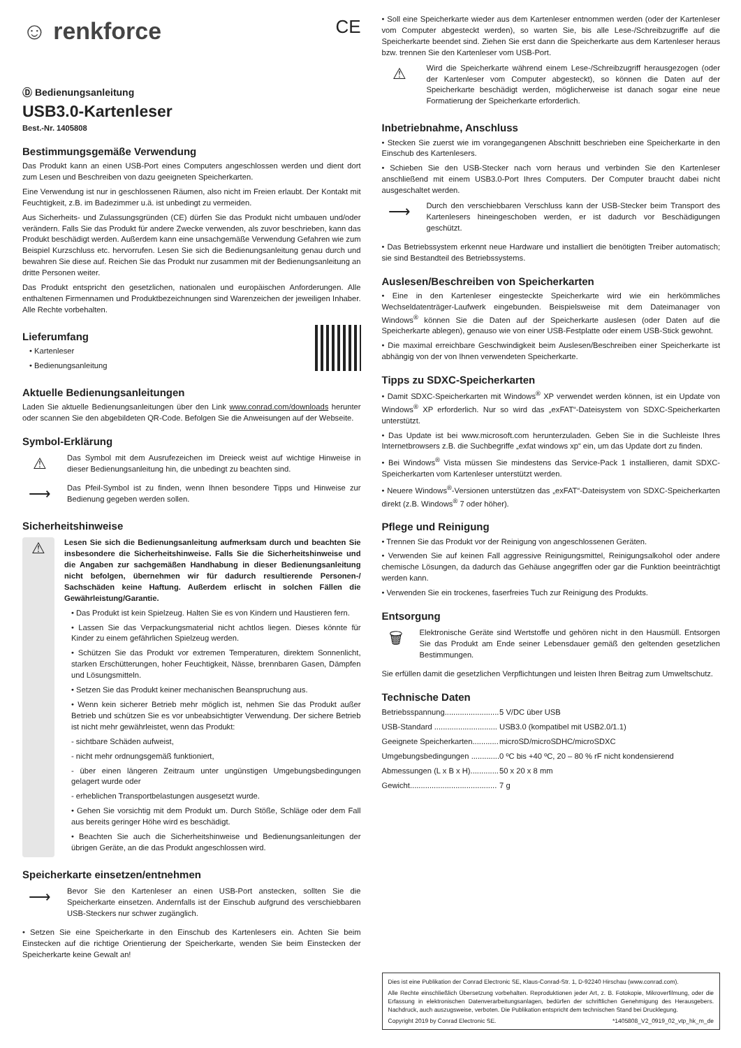☺ renkforce CE
Ⓓ Bedienungsanleitung
USB3.0-Kartenleser
Best.-Nr. 1405808
Bestimmungsgemäße Verwendung
Das Produkt kann an einen USB-Port eines Computers angeschlossen werden und dient dort zum Lesen und Beschreiben von dazu geeigneten Speicherkarten.
Eine Verwendung ist nur in geschlossenen Räumen, also nicht im Freien erlaubt. Der Kontakt mit Feuchtigkeit, z.B. im Badezimmer u.ä. ist unbedingt zu vermeiden.
Aus Sicherheits- und Zulassungsgründen (CE) dürfen Sie das Produkt nicht umbauen und/oder verändern. Falls Sie das Produkt für andere Zwecke verwenden, als zuvor beschrieben, kann das Produkt beschädigt werden. Außerdem kann eine unsachgemäße Verwendung Gefahren wie zum Beispiel Kurzschluss etc. hervorrufen. Lesen Sie sich die Bedienungsanleitung genau durch und bewahren Sie diese auf. Reichen Sie das Produkt nur zusammen mit der Bedienungsanleitung an dritte Personen weiter.
Das Produkt entspricht den gesetzlichen, nationalen und europäischen Anforderungen. Alle enthaltenen Firmennamen und Produktbezeichnungen sind Warenzeichen der jeweiligen Inhaber. Alle Rechte vorbehalten.
Lieferumfang
• Kartenleser
• Bedienungsanleitung
Aktuelle Bedienungsanleitungen
Laden Sie aktuelle Bedienungsanleitungen über den Link www.conrad.com/downloads herunter oder scannen Sie den abgebildeten QR-Code. Befolgen Sie die Anweisungen auf der Webseite.
Symbol-Erklärung
⚠
Das Symbol mit dem Ausrufezeichen im Dreieck weist auf wichtige Hinweise in dieser Bedienungsanleitung hin, die unbedingt zu beachten sind.
⟶
Das Pfeil-Symbol ist zu finden, wenn Ihnen besondere Tipps und Hinweise zur Bedienung gegeben werden sollen.
Sicherheitshinweise
⚠
Lesen Sie sich die Bedienungsanleitung aufmerksam durch und beachten Sie insbesondere die Sicherheitshinweise. Falls Sie die Sicherheitshinweise und die Angaben zur sachgemäßen Handhabung in dieser Bedienungsanleitung nicht befolgen, übernehmen wir für dadurch resultierende Personen-/ Sachschäden keine Haftung. Außerdem erlischt in solchen Fällen die Gewährleistung/Garantie.
• Das Produkt ist kein Spielzeug. Halten Sie es von Kindern und Haustieren fern.
• Lassen Sie das Verpackungsmaterial nicht achtlos liegen. Dieses könnte für Kinder zu einem gefährlichen Spielzeug werden.
• Schützen Sie das Produkt vor extremen Temperaturen, direktem Sonnenlicht, starken Erschütterungen, hoher Feuchtigkeit, Nässe, brennbaren Gasen, Dämpfen und Lösungsmitteln.
• Setzen Sie das Produkt keiner mechanischen Beanspruchung aus.
• Wenn kein sicherer Betrieb mehr möglich ist, nehmen Sie das Produkt außer Betrieb und schützen Sie es vor unbeabsichtigter Verwendung. Der sichere Betrieb ist nicht mehr gewährleistet, wenn das Produkt:
- sichtbare Schäden aufweist,
- nicht mehr ordnungsgemäß funktioniert,
- über einen längeren Zeitraum unter ungünstigen Umgebungsbedingungen gelagert wurde oder
- erheblichen Transportbelastungen ausgesetzt wurde.
• Gehen Sie vorsichtig mit dem Produkt um. Durch Stöße, Schläge oder dem Fall aus bereits geringer Höhe wird es beschädigt.
• Beachten Sie auch die Sicherheitshinweise und Bedienungsanleitungen der übrigen Geräte, an die das Produkt angeschlossen wird.
Speicherkarte einsetzen/entnehmen
⟶
Bevor Sie den Kartenleser an einen USB-Port anstecken, sollten Sie die Speicherkarte einsetzen. Andernfalls ist der Einschub aufgrund des verschiebbaren USB-Steckers nur schwer zugänglich.
• Setzen Sie eine Speicherkarte in den Einschub des Kartenlesers ein. Achten Sie beim Einstecken auf die richtige Orientierung der Speicherkarte, wenden Sie beim Einstecken der Speicherkarte keine Gewalt an!
• Soll eine Speicherkarte wieder aus dem Kartenleser entnommen werden (oder der Kartenleser vom Computer abgesteckt werden), so warten Sie, bis alle Lese-/Schreibzugriffe auf die Speicherkarte beendet sind. Ziehen Sie erst dann die Speicherkarte aus dem Kartenleser heraus bzw. trennen Sie den Kartenleser vom USB-Port.
⚠
Wird die Speicherkarte während einem Lese-/Schreibzugriff herausgezogen (oder der Kartenleser vom Computer abgesteckt), so können die Daten auf der Speicherkarte beschädigt werden, möglicherweise ist danach sogar eine neue Formatierung der Speicherkarte erforderlich.
Inbetriebnahme, Anschluss
• Stecken Sie zuerst wie im vorangegangenen Abschnitt beschrieben eine Speicherkarte in den Einschub des Kartenlesers.
• Schieben Sie den USB-Stecker nach vorn heraus und verbinden Sie den Kartenleser anschließend mit einem USB3.0-Port Ihres Computers. Der Computer braucht dabei nicht ausgeschaltet werden.
⟶
Durch den verschiebbaren Verschluss kann der USB-Stecker beim Transport des Kartenlesers hineingeschoben werden, er ist dadurch vor Beschädigungen geschützt.
• Das Betriebssystem erkennt neue Hardware und installiert die benötigten Treiber automatisch; sie sind Bestandteil des Betriebssystems.
Auslesen/Beschreiben von Speicherkarten
• Eine in den Kartenleser eingesteckte Speicherkarte wird wie ein herkömmliches Wechseldatenträger-Laufwerk eingebunden. Beispielsweise mit dem Dateimanager von Windows<sup>®</sup> können Sie die Daten auf der Speicherkarte auslesen (oder Daten auf die Speicherkarte ablegen), genauso wie von einer USB-Festplatte oder einem USB-Stick gewohnt.
• Die maximal erreichbare Geschwindigkeit beim Auslesen/Beschreiben einer Speicherkarte ist abhängig von der von Ihnen verwendeten Speicherkarte.
Tipps zu SDXC-Speicherkarten
• Damit SDXC-Speicherkarten mit Windows<sup>®</sup> XP verwendet werden können, ist ein Update von Windows<sup>®</sup> XP erforderlich. Nur so wird das „exFAT“-Dateisystem von SDXC-Speicherkarten unterstützt.
• Das Update ist bei www.microsoft.com herunterzuladen. Geben Sie in die Suchleiste Ihres Internetbrowsers z.B. die Suchbegriffe „exfat windows xp“ ein, um das Update dort zu finden.
• Bei Windows<sup>®</sup> Vista müssen Sie mindestens das Service-Pack 1 installieren, damit SDXC-Speicherkarten vom Kartenleser unterstützt werden.
• Neuere Windows<sup>®</sup>-Versionen unterstützen das „exFAT“-Dateisystem von SDXC-Speicherkarten direkt (z.B. Windows<sup>®</sup> 7 oder höher).
Pflege und Reinigung
• Trennen Sie das Produkt vor der Reinigung von angeschlossenen Geräten.
• Verwenden Sie auf keinen Fall aggressive Reinigungsmittel, Reinigungsalkohol oder andere chemische Lösungen, da dadurch das Gehäuse angegriffen oder gar die Funktion beeinträchtigt werden kann.
• Verwenden Sie ein trockenes, faserfreies Tuch zur Reinigung des Produkts.
Entsorgung
🗑
Elektronische Geräte sind Wertstoffe und gehören nicht in den Hausmüll. Entsorgen Sie das Produkt am Ende seiner Lebensdauer gemäß den geltenden gesetzlichen Bestimmungen.
Sie erfüllen damit die gesetzlichen Verpflichtungen und leisten Ihren Beitrag zum Umweltschutz.
Technische Daten
| Betriebsspannung......................... | 5 V/DC über USB |
| USB-Standard ............................. | USB3.0 (kompatibel mit USB2.0/1.1) |
| Geeignete Speicherkarten............ | microSD/microSDHC/microSDXC |
| Umgebungsbedingungen ............. | 0 ºC bis +40 ºC, 20 – 80 % rF nicht kondensierend |
| Abmessungen (L x B x H)............. | 50 x 20 x 8 mm |
| Gewicht........................................ | 7 g |
Dies ist eine Publikation der Conrad Electronic SE, Klaus-Conrad-Str. 1, D-92240 Hirschau (www.conrad.com).
Alle Rechte einschließlich Übersetzung vorbehalten. Reproduktionen jeder Art, z. B. Fotokopie, Mikroverfilmung, oder die Erfassung in elektronischen Datenverarbeitungsanlagen, bedürfen der schriftlichen Genehmigung des Herausgebers. Nachdruck, auch auszugsweise, verboten. Die Publikation entspricht dem technischen Stand bei Drucklegung.
Copyright 2019 by Conrad Electronic SE. *1405808_V2_0919_02_vtp_hk_m_de